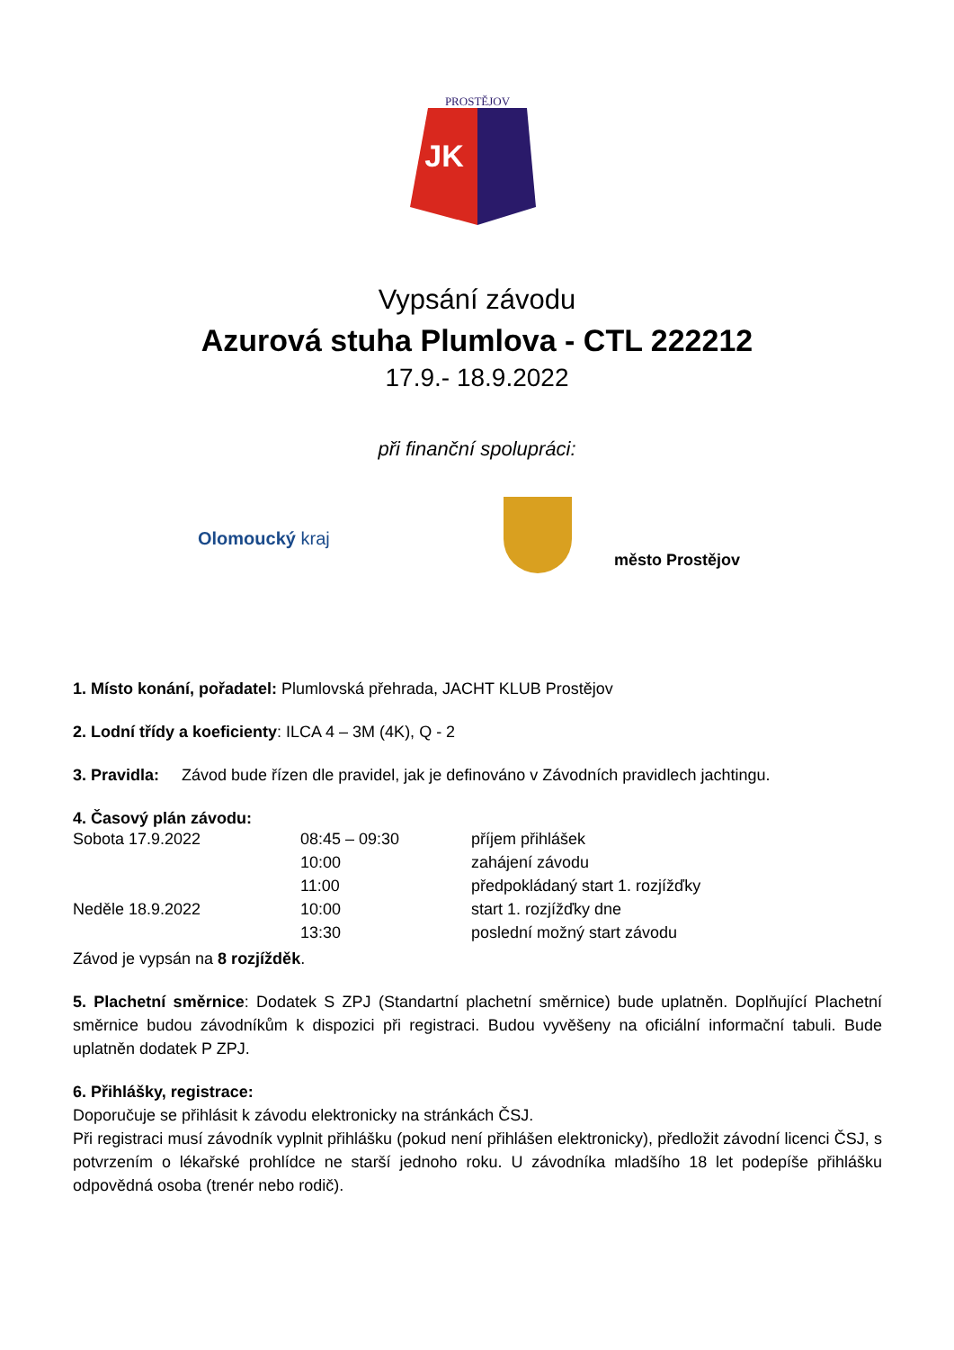PROSTĚJOV
JK
Vypsání závodu
Azurová stuha Plumlova - CTL 222212
17.9.- 18.9.2022
při finanční spolupráci:
Olomoucký kraj
město Prostějov
1. Místo konání, pořadatel: Plumlovská přehrada, JACHT KLUB Prostějov
2. Lodní třídy a koeficienty: ILCA 4 – 3M (4K), Q - 2
3. Pravidla: Závod bude řízen dle pravidel, jak je definováno v Závodních pravidlech jachtingu.
4. Časový plán závodu:
| Sobota 17.9.2022 | 08:45 – 09:30 | příjem přihlášek |
| | 10:00 | zahájení závodu |
| | 11:00 | předpokládaný start 1. rozjížďky |
| Neděle 18.9.2022 | 10:00 | start 1. rozjížďky dne |
| | 13:30 | poslední možný start závodu |
Závod je vypsán na 8 rozjížděk.
5. Plachetní směrnice: Dodatek S ZPJ (Standartní plachetní směrnice) bude uplatněn. Doplňující Plachetní směrnice budou závodníkům k dispozici při registraci. Budou vyvěšeny na oficiální informační tabuli. Bude uplatněn dodatek P ZPJ.
6. Přihlášky, registrace:
Doporučuje se přihlásit k závodu elektronicky na stránkách ČSJ.
Při registraci musí závodník vyplnit přihlášku (pokud není přihlášen elektronicky), předložit závodní licenci ČSJ, s potvrzením o lékařské prohlídce ne starší jednoho roku. U závodníka mladšího 18 let podepíše přihlášku odpovědná osoba (trenér nebo rodič).